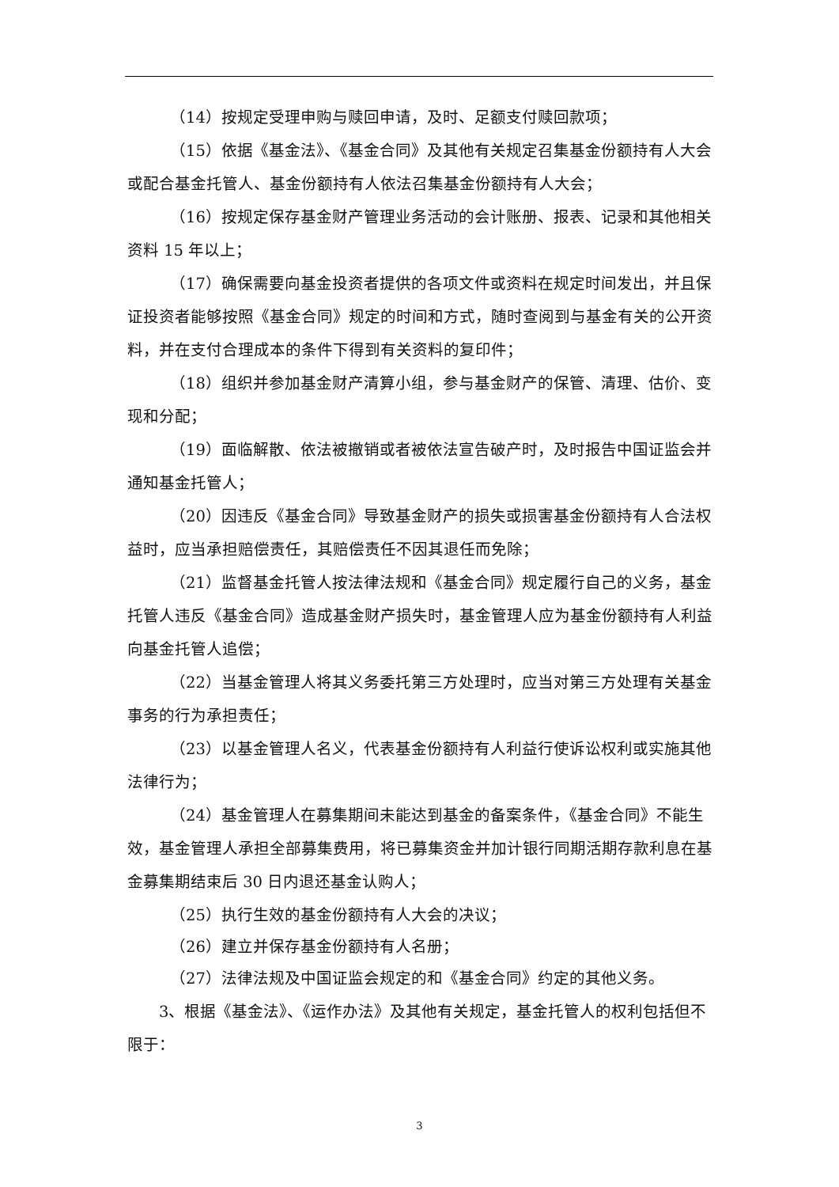（14）按规定受理申购与赎回申请，及时、足额支付赎回款项；
（15）依据《基金法》、《基金合同》及其他有关规定召集基金份额持有人大会或配合基金托管人、基金份额持有人依法召集基金份额持有人大会；
（16）按规定保存基金财产管理业务活动的会计账册、报表、记录和其他相关资料 15 年以上；
（17）确保需要向基金投资者提供的各项文件或资料在规定时间发出，并且保证投资者能够按照《基金合同》规定的时间和方式，随时查阅到与基金有关的公开资料，并在支付合理成本的条件下得到有关资料的复印件；
（18）组织并参加基金财产清算小组，参与基金财产的保管、清理、估价、变现和分配；
（19）面临解散、依法被撤销或者被依法宣告破产时，及时报告中国证监会并通知基金托管人；
（20）因违反《基金合同》导致基金财产的损失或损害基金份额持有人合法权益时，应当承担赔偿责任，其赔偿责任不因其退任而免除；
（21）监督基金托管人按法律法规和《基金合同》规定履行自己的义务，基金托管人违反《基金合同》造成基金财产损失时，基金管理人应为基金份额持有人利益向基金托管人追偿；
（22）当基金管理人将其义务委托第三方处理时，应当对第三方处理有关基金事务的行为承担责任；
（23）以基金管理人名义，代表基金份额持有人利益行使诉讼权利或实施其他法律行为；
（24）基金管理人在募集期间未能达到基金的备案条件，《基金合同》不能生效，基金管理人承担全部募集费用，将已募集资金并加计银行同期活期存款利息在基金募集期结束后 30 日内退还基金认购人；
（25）执行生效的基金份额持有人大会的决议；
（26）建立并保存基金份额持有人名册；
（27）法律法规及中国证监会规定的和《基金合同》约定的其他义务。
3、根据《基金法》、《运作办法》及其他有关规定，基金托管人的权利包括但不限于：
3